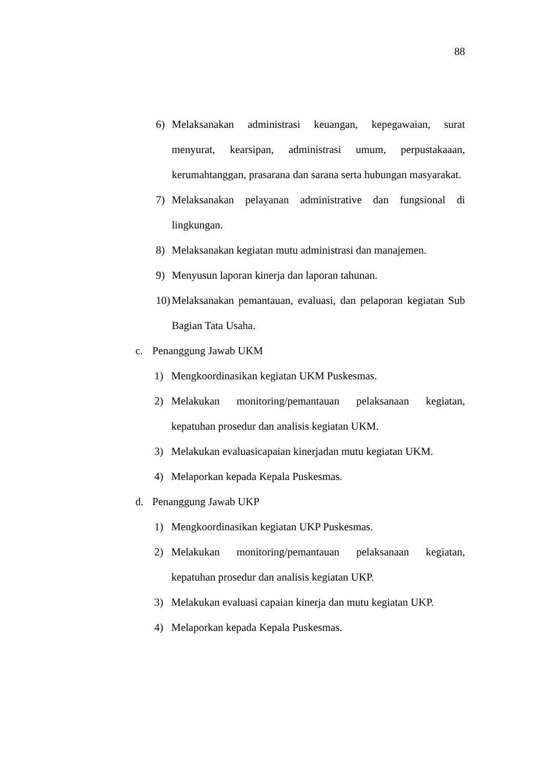88
6) Melaksanakan administrasi keuangan, kepegawaian, surat menyurat, kearsipan, administrasi umum, perpustakaaan, kerumahtanggan, prasarana dan sarana serta hubungan masyarakat.
7) Melaksanakan pelayanan administrative dan fungsional di lingkungan.
8) Melaksanakan kegiatan mutu administrasi dan manajemen.
9) Menyusun laporan kinerja dan laporan tahunan.
10) Melaksanakan pemantauan, evaluasi, dan pelaporan kegiatan Sub Bagian Tata Usaha.
c. Penanggung Jawab UKM
1) Mengkoordinasikan kegiatan UKM Puskesmas.
2) Melakukan monitoring/pemantauan pelaksanaan kegiatan, kepatuhan prosedur dan analisis kegiatan UKM.
3) Melakukan evaluasicapaian kinerjadan mutu kegiatan UKM.
4) Melaporkan kepada Kepala Puskesmas.
d. Penanggung Jawab UKP
1) Mengkoordinasikan kegiatan UKP Puskesmas.
2) Melakukan monitoring/pemantauan pelaksanaan kegiatan, kepatuhan prosedur dan analisis kegiatan UKP.
3) Melakukan evaluasi capaian kinerja dan mutu kegiatan UKP.
4) Melaporkan kepada Kepala Puskesmas.